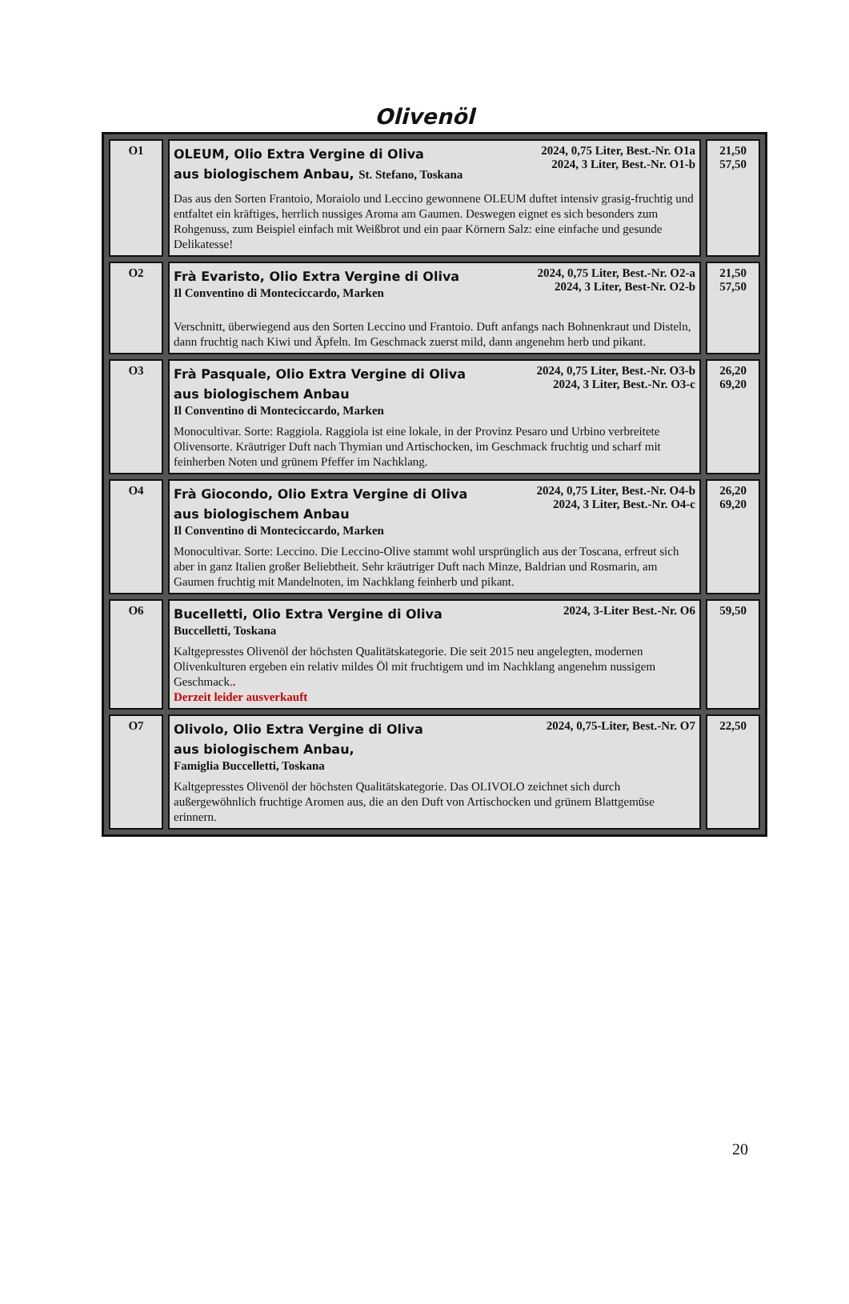Olivenöl
| O1 | 2024, 0,75 Liter, Best.-Nr. O1a 2024, 3 Liter, Best.-Nr. O1-b OLEUM, Olio Extra Vergine di Oliva aus biologischem Anbau, St. Stefano, Toskana Das aus den Sorten Frantoio, Moraiolo und Leccino gewonnene OLEUM duftet intensiv grasig-fruchtig und entfaltet ein kräftiges, herrlich nussiges Aroma am Gaumen. Deswegen eignet es sich besonders zum Rohgenuss, zum Beispiel einfach mit Weißbrot und ein paar Körnern Salz: eine einfache und gesunde Delikatesse! | 21,50 57,50 |
| O2 | 2024, 0,75 Liter, Best.-Nr. O2-a 2024, 3 Liter, Best-Nr. O2-b Frà Evaristo, Olio Extra Vergine di Oliva Il Conventino di Monteciccardo, Marken Verschnitt, überwiegend aus den Sorten Leccino und Frantoio. Duft anfangs nach Bohnenkraut und Disteln, dann fruchtig nach Kiwi und Äpfeln. Im Geschmack zuerst mild, dann angenehm herb und pikant. | 21,50 57,50 |
| O3 | 2024, 0,75 Liter, Best.-Nr. O3-b 2024, 3 Liter, Best.-Nr. O3-c Frà Pasquale, Olio Extra Vergine di Oliva aus biologischem Anbau Il Conventino di Monteciccardo, Marken Monocultivar. Sorte: Raggiola. Raggiola ist eine lokale, in der Provinz Pesaro und Urbino verbreitete Olivensorte. Kräutriger Duft nach Thymian und Artischocken, im Geschmack fruchtig und scharf mit feinherben Noten und grünem Pfeffer im Nachklang. | 26,20 69,20 |
| O4 | 2024, 0,75 Liter, Best.-Nr. O4-b 2024, 3 Liter, Best.-Nr. O4-c Frà Giocondo, Olio Extra Vergine di Oliva aus biologischem Anbau Il Conventino di Monteciccardo, Marken Monocultivar. Sorte: Leccino. Die Leccino-Olive stammt wohl ursprünglich aus der Toscana, erfreut sich aber in ganz Italien großer Beliebtheit. Sehr kräutriger Duft nach Minze, Baldrian und Rosmarin, am Gaumen fruchtig mit Mandelnoten, im Nachklang feinherb und pikant. | 26,20 69,20 |
| O6 | 2024, 3-Liter Best.-Nr. O6 Bucelletti, Olio Extra Vergine di Oliva Buccelletti, Toskana Kaltgepresstes Olivenöl der höchsten Qualitätskategorie. Die seit 2015 neu angelegten, modernen Olivenkulturen ergeben ein relativ mildes Öl mit fruchtigem und im Nachklang angenehm nussigem Geschmack. . Derzeit leider ausverkauft | 59,50 |
| O7 | 2024, 0,75-Liter, Best.-Nr. O7 Olivolo, Olio Extra Vergine di Oliva aus biologischem Anbau, Famiglia Buccelletti, Toskana Kaltgepresstes Olivenöl der höchsten Qualitätskategorie. Das OLIVOLO zeichnet sich durch außergewöhnlich fruchtige Aromen aus, die an den Duft von Artischocken und grünem Blattgemüse erinnern. | 22,50 |
20